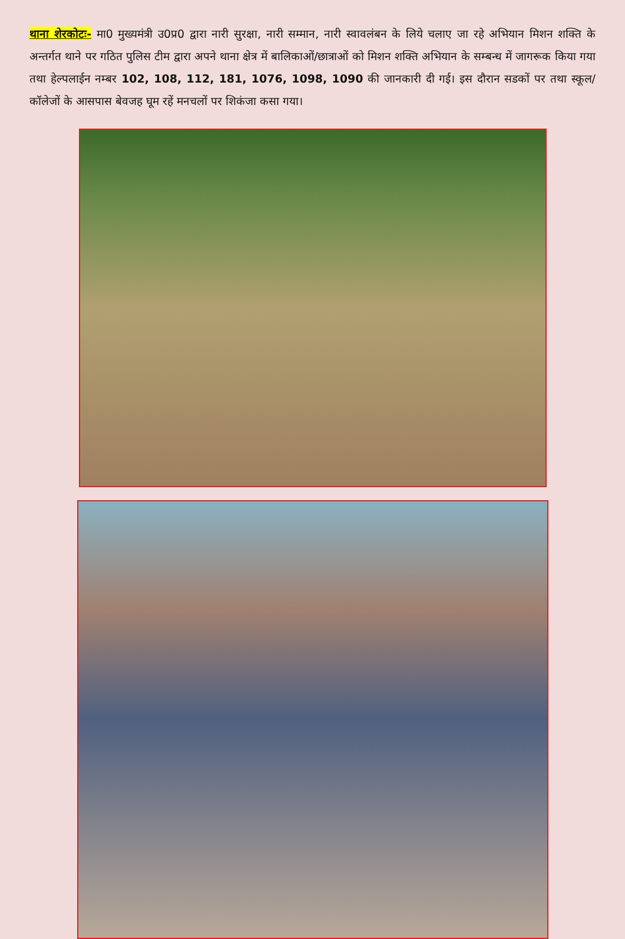थाना शेरकोटः- मा0 मुख्यमंत्री उ0प्र0 द्वारा नारी सुरक्षा, नारी सम्मान, नारी स्वावलंबन के लिये चलाए जा रहे अभियान मिशन शक्ति के अन्तर्गत थाने पर गठित पुलिस टीम द्वारा अपने थाना क्षेत्र में बालिकाओं/छात्राओं को मिशन शक्ति अभियान के सम्बन्ध में जागरूक किया गया तथा हेल्पलाईन नम्बर 102, 108, 112, 181, 1076, 1098, 1090 की जानकारी दी गई। इस दौरान सडकों पर तथा स्कूल/कॉलेजों के आसपास बेवजह घूम रहें मनचलों पर शिकंजा कसा गया।